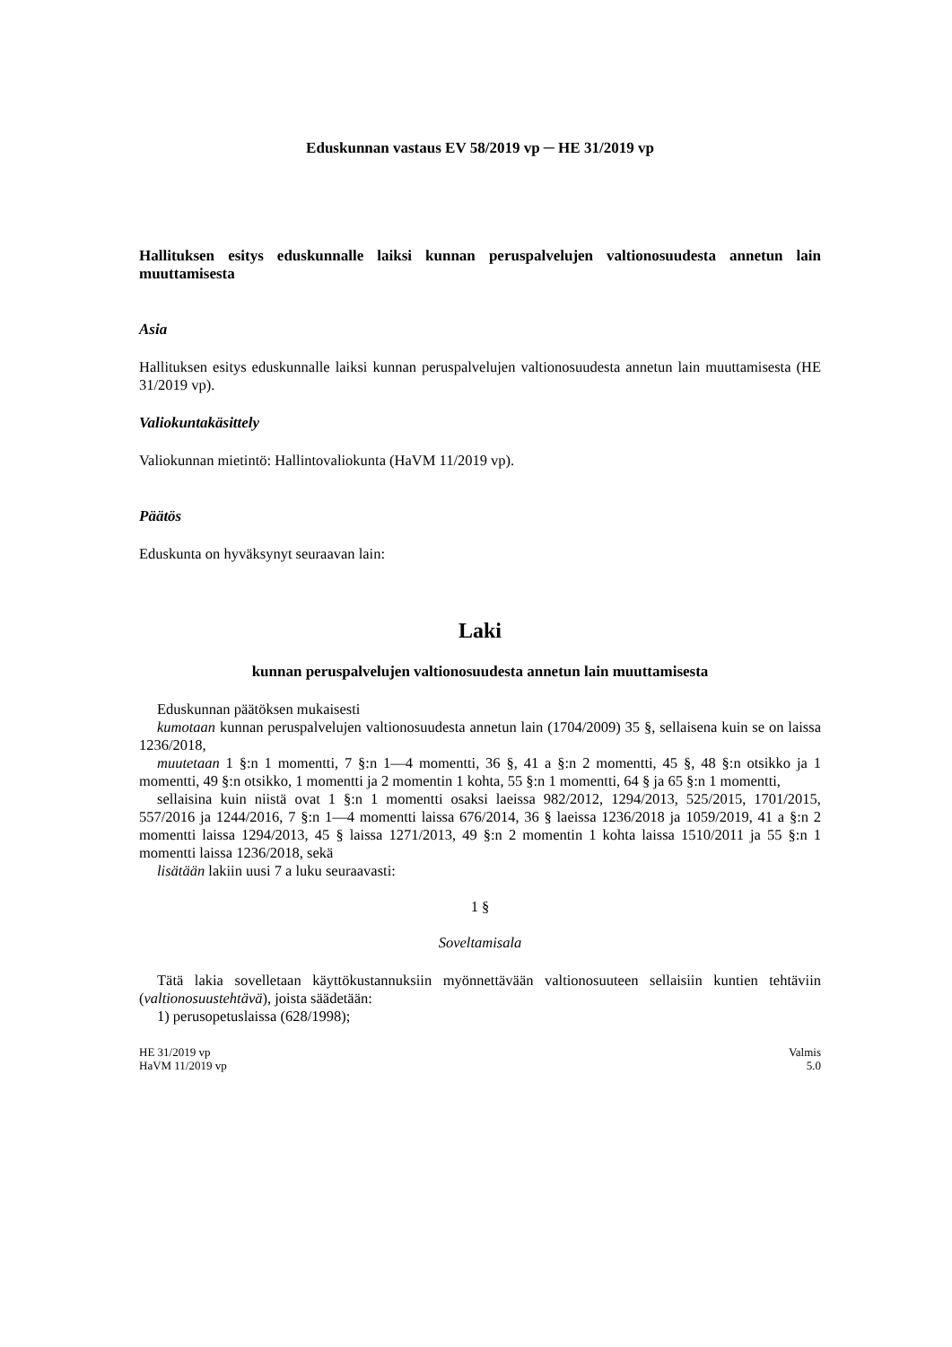Eduskunnan vastaus EV 58/2019 vp ─ HE 31/2019 vp
Hallituksen esitys eduskunnalle laiksi kunnan peruspalvelujen valtionosuudesta annetun lain muuttamisesta
Asia
Hallituksen esitys eduskunnalle laiksi kunnan peruspalvelujen valtionosuudesta annetun lain muuttamisesta (HE 31/2019 vp).
Valiokuntakäsittely
Valiokunnan mietintö: Hallintovaliokunta (HaVM 11/2019 vp).
Päätös
Eduskunta on hyväksynyt seuraavan lain:
Laki
kunnan peruspalvelujen valtionosuudesta annetun lain muuttamisesta
Eduskunnan päätöksen mukaisesti
kumotaan kunnan peruspalvelujen valtionosuudesta annetun lain (1704/2009) 35 §, sellaisena kuin se on laissa 1236/2018,
muutetaan 1 §:n 1 momentti, 7 §:n 1—4 momentti, 36 §, 41 a §:n 2 momentti, 45 §, 48 §:n otsikko ja 1 momentti, 49 §:n otsikko, 1 momentti ja 2 momentin 1 kohta, 55 §:n 1 momentti, 64 § ja 65 §:n 1 momentti,
sellaisina kuin niistä ovat 1 §:n 1 momentti osaksi laeissa 982/2012, 1294/2013, 525/2015, 1701/2015, 557/2016 ja 1244/2016, 7 §:n 1—4 momentti laissa 676/2014, 36 § laeissa 1236/2018 ja 1059/2019, 41 a §:n 2 momentti laissa 1294/2013, 45 § laissa 1271/2013, 49 §:n 2 momentin 1 kohta laissa 1510/2011 ja 55 §:n 1 momentti laissa 1236/2018, sekä
lisätään lakiin uusi 7 a luku seuraavasti:
1 §
Soveltamisala
Tätä lakia sovelletaan käyttökustannuksiin myönnettävään valtionosuuteen sellaisiin kuntien tehtäviin (valtionosuustehtävä), joista säädetään:
1) perusopetuslaissa (628/1998);
HE 31/2019 vp
HaVM 11/2019 vp
Valmis
5.0